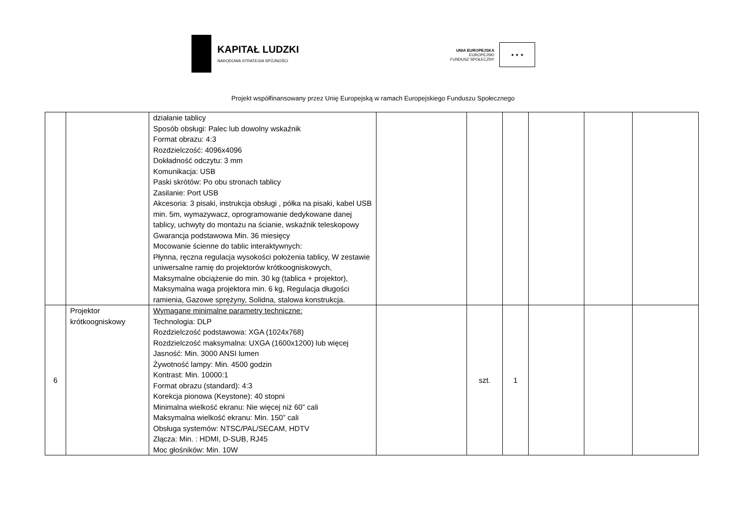KAPITAŁ LUDZKI
NARODOWA STRATEGIA SPÓJNOŚCI
UNIA EUROPEJSKA
EUROPEJSKI
FUNDUSZ SPOŁECZNY
★ ★ ★
Projekt współfinansowany przez Unię Europejską w ramach Europejskiego Funduszu Społecznego
| | | działanie tablicy Sposób obsługi: Palec lub dowolny wskaźnik Format obrazu: 4:3 Rozdzielczość: 4096x4096 Dokładność odczytu: 3 mm Komunikacja: USB Paski skrótów: Po obu stronach tablicy Zasilanie: Port USB Akcesoria: 3 pisaki, instrukcja obsługi , półka na pisaki, kabel USB min. 5m, wymazywacz, oprogramowanie dedykowane danej tablicy, uchwyty do montażu na ścianie, wskaźnik teleskopowy Gwarancja podstawowa Min. 36 miesięcy Mocowanie ścienne do tablic interaktywnych: Płynna, ręczna regulacja wysokości położenia tablicy, W zestawie uniwersalne ramię do projektorów krótkoogniskowych, Maksymalne obciążenie do min. 30 kg (tablica + projektor), Maksymalna waga projektora min. 6 kg, Regulacja długości ramienia, Gazowe sprężyny, Solidna, stalowa konstrukcja. | | | | | | |
| 6 | Projektor krótkoogniskowy | Wymagane minimalne parametry techniczne: Technologia: DLP Rozdzielczość podstawowa: XGA (1024x768) Rozdzielczość maksymalna: UXGA (1600x1200) lub więcej Jasność: Min. 3000 ANSI lumen Żywotność lampy: Min. 4500 godzin Kontrast: Min. 10000:1 Format obrazu (standard): 4:3 Korekcja pionowa (Keystone): 40 stopni Minimalna wielkość ekranu: Nie więcej niż 60” cali Maksymalna wielkość ekranu: Min. 150” cali Obsługa systemów: NTSC/PAL/SECAM, HDTV Złącza: Min. : HDMI, D-SUB, RJ45 Moc głośników: Min. 10W | | szt. | 1 | | | |